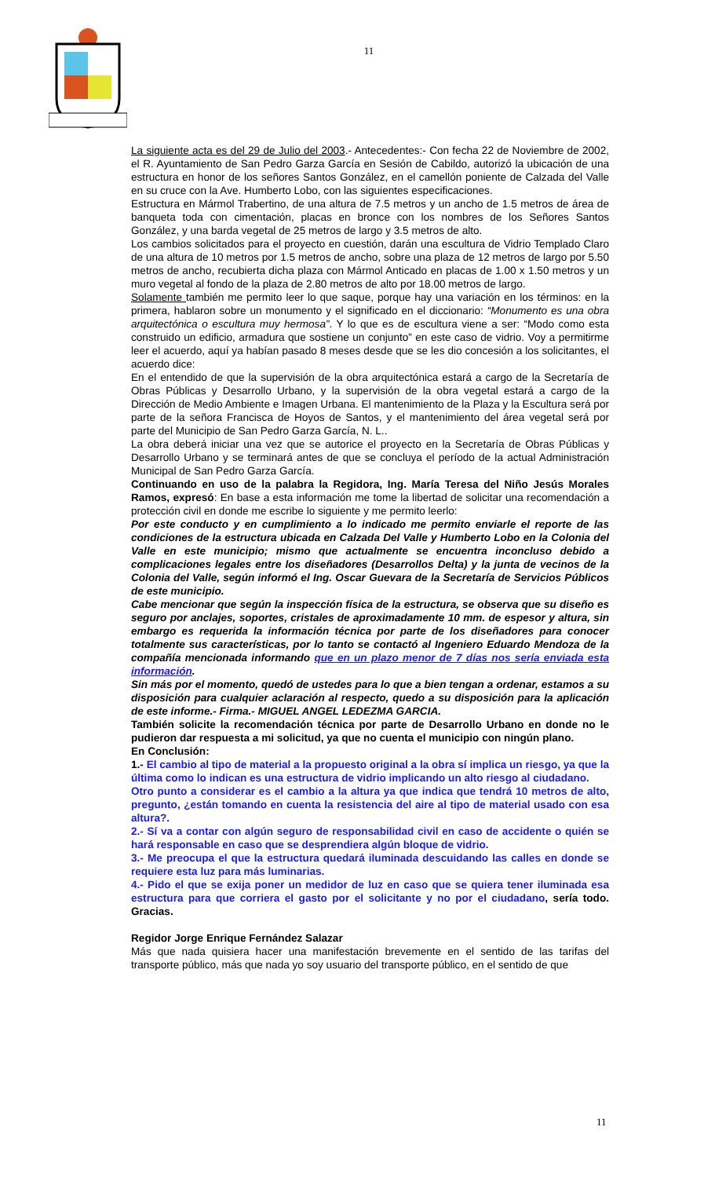11
La siguiente acta es del 29 de Julio del 2003.- Antecedentes:- Con fecha 22 de Noviembre de 2002, el R. Ayuntamiento de San Pedro Garza García en Sesión de Cabildo, autorizó la ubicación de una estructura en honor de los señores Santos González, en el camellón poniente de Calzada del Valle en su cruce con la Ave. Humberto Lobo, con las siguientes especificaciones.
Estructura en Mármol Trabertino, de una altura de 7.5 metros y un ancho de 1.5 metros de área de banqueta toda con cimentación, placas en bronce con los nombres de los Señores Santos González, y una barda vegetal de 25 metros de largo y 3.5 metros de alto.
Los cambios solicitados para el proyecto en cuestión, darán una escultura de Vidrio Templado Claro de una altura de 10 metros por 1.5 metros de ancho, sobre una plaza de 12 metros de largo por 5.50 metros de ancho, recubierta dicha plaza con Mármol Anticado en placas de 1.00 x 1.50 metros y un muro vegetal al fondo de la plaza de 2.80 metros de alto por 18.00 metros de largo.
Solamente también me permito leer lo que saque, porque hay una variación en los términos: en la primera, hablaron sobre un monumento y el significado en el diccionario: “Monumento es una obra arquitectónica o escultura muy hermosa”. Y lo que es de escultura viene a ser: “Modo como esta construido un edificio, armadura que sostiene un conjunto” en este caso de vidrio. Voy a permitirme leer el acuerdo, aquí ya habían pasado 8 meses desde que se les dio concesión a los solicitantes, el acuerdo dice:
En el entendido de que la supervisión de la obra arquitectónica estará a cargo de la Secretaría de Obras Públicas y Desarrollo Urbano, y la supervisión de la obra vegetal estará a cargo de la Dirección de Medio Ambiente e Imagen Urbana. El mantenimiento de la Plaza y la Escultura será por parte de la señora Francisca de Hoyos de Santos, y el mantenimiento del área vegetal será por parte del Municipio de San Pedro Garza García, N. L..
La obra deberá iniciar una vez que se autorice el proyecto en la Secretaría de Obras Públicas y Desarrollo Urbano y se terminará antes de que se concluya el período de la actual Administración Municipal de San Pedro Garza García.
Continuando en uso de la palabra la Regidora, Ing. María Teresa del Niño Jesús Morales Ramos, expresó: En base a esta información me tome la libertad de solicitar una recomendación a protección civil en donde me escribe lo siguiente y me permito leerlo:
Por este conducto y en cumplimiento a lo indicado me permito enviarle el reporte de las condiciones de la estructura ubicada en Calzada Del Valle y Humberto Lobo en la Colonia del Valle en este municipio; mismo que actualmente se encuentra inconcluso debido a complicaciones legales entre los diseñadores (Desarrollos Delta) y la junta de vecinos de la Colonia del Valle, según informó el Ing. Oscar Guevara de la Secretaría de Servicios Públicos de este municipio.
Cabe mencionar que según la inspección física de la estructura, se observa que su diseño es seguro por anclajes, soportes, cristales de aproximadamente 10 mm. de espesor y altura, sin embargo es requerida la información técnica por parte de los diseñadores para conocer totalmente sus características, por lo tanto se contactó al Ingeniero Eduardo Mendoza de la compañía mencionada informando que en un plazo menor de 7 días nos sería enviada esta información.
Sin más por el momento, quedó de ustedes para lo que a bien tengan a ordenar, estamos a su disposición para cualquier aclaración al respecto, quedo a su disposición para la aplicación de este informe.- Firma.- MIGUEL ANGEL LEDEZMA GARCIA.
También solicite la recomendación técnica por parte de Desarrollo Urbano en donde no le pudieron dar respuesta a mi solicitud, ya que no cuenta el municipio con ningún plano.
En Conclusión:
1.- El cambio al tipo de material a la propuesto original a la obra sí implica un riesgo, ya que la última como lo indican es una estructura de vidrio implicando un alto riesgo al ciudadano.
Otro punto a considerar es el cambio a la altura ya que indica que tendrá 10 metros de alto, pregunto, ¿están tomando en cuenta la resistencia del aire al tipo de material usado con esa altura?.
2.- Sí va a contar con algún seguro de responsabilidad civil en caso de accidente o quién se hará responsable en caso que se desprendiera algún bloque de vidrio.
3.- Me preocupa el que la estructura quedará iluminada descuidando las calles en donde se requiere esta luz para más luminarias.
4.- Pido el que se exija poner un medidor de luz en caso que se quiera tener iluminada esa estructura para que corriera el gasto por el solicitante y no por el ciudadano, sería todo. Gracias.
Regidor Jorge Enrique Fernández Salazar
Más que nada quisiera hacer una manifestación brevemente en el sentido de las tarifas del transporte público, más que nada yo soy usuario del transporte público, en el sentido de que
11